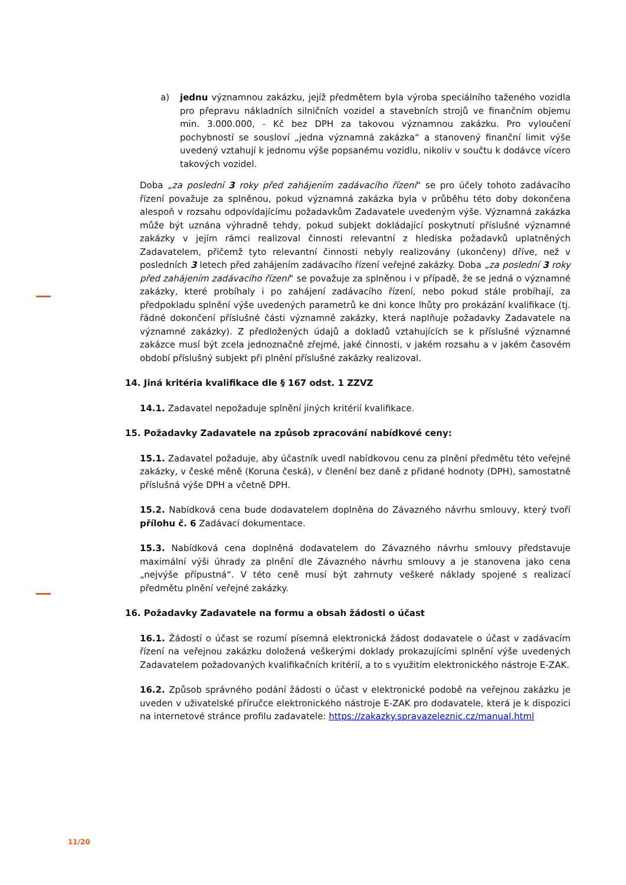a) jednu významnou zakázku, jejíž předmětem byla výroba speciálního taženého vozidla pro přepravu nákladních silničních vozidel a stavebních strojů ve finančním objemu min. 3.000.000, - Kč bez DPH za takovou významnou zakázku. Pro vyloučení pochybností se sousloví „jedna významná zakázka“ a stanovený finanční limit výše uvedený vztahují k jednomu výše popsanému vozidlu, nikoliv v součtu k dodávce vícero takových vozidel.
Doba „za poslední 3 roky před zahájením zadávacího řízení“ se pro účely tohoto zadávacího řízení považuje za splněnou, pokud významná zakázka byla v průběhu této doby dokončena alespoň v rozsahu odpovídajícímu požadavkům Zadavatele uvedeným výše. Významná zakázka může být uznána výhradně tehdy, pokud subjekt dokládající poskytnutí příslušné významné zakázky v jejím rámci realizoval činnosti relevantní z hlediska požadavků uplatněných Zadavatelem, přičemž tyto relevantní činnosti nebyly realizovány (ukončeny) dříve, než v posledních 3 letech před zahájením zadávacího řízení veřejné zakázky. Doba „za poslední 3 roky před zahájením zadávacího řízení“ se považuje za splněnou i v případě, že se jedná o významné zakázky, které probíhaly i po zahájení zadávacího řízení, nebo pokud stále probíhají, za předpokladu splnění výše uvedených parametrů ke dni konce lhůty pro prokázání kvalifikace (tj. řádné dokončení příslušné části významné zakázky, která naplňuje požadavky Zadavatele na významné zakázky). Z předložených údajů a dokladů vztahujících se k příslušné významné zakázce musí být zcela jednoznačně zřejmé, jaké činnosti, v jakém rozsahu a v jakém časovém období příslušný subjekt při plnění příslušné zakázky realizoval.
14. Jiná kritéria kvalifikace dle § 167 odst. 1 ZZVZ
14.1. Zadavatel nepožaduje splnění jiných kritérií kvalifikace.
15. Požadavky Zadavatele na způsob zpracování nabídkové ceny:
15.1. Zadavatel požaduje, aby účastník uvedl nabídkovou cenu za plnění předmětu této veřejné zakázky, v české měně (Koruna česká), v členění bez daně z přidané hodnoty (DPH), samostatně příslušná výše DPH a včetně DPH.
15.2. Nabídková cena bude dodavatelem doplněna do Závazného návrhu smlouvy, který tvoří přílohu č. 6 Zadávací dokumentace.
15.3. Nabídková cena doplněná dodavatelem do Závazného návrhu smlouvy představuje maximální výši úhrady za plnění dle Závazného návrhu smlouvy a je stanovena jako cena „nejvýše přípustná“. V této ceně musí být zahrnuty veškeré náklady spojené s realizací předmětu plnění veřejné zakázky.
16. Požadavky Zadavatele na formu a obsah žádosti o účast
16.1. Žádostí o účast se rozumí písemná elektronická žádost dodavatele o účast v zadávacím řízení na veřejnou zakázku doložená veškerými doklady prokazujícími splnění výše uvedených Zadavatelem požadovaných kvalifikačních kritérií, a to s využitím elektronického nástroje E-ZAK.
16.2. Způsob správného podání žádosti o účast v elektronické podobě na veřejnou zakázku je uveden v uživatelské příručce elektronického nástroje E-ZAK pro dodavatele, která je k dispozici na internetové stránce profilu zadavatele: https://zakazky.spravazeleznic.cz/manual.html
11/20